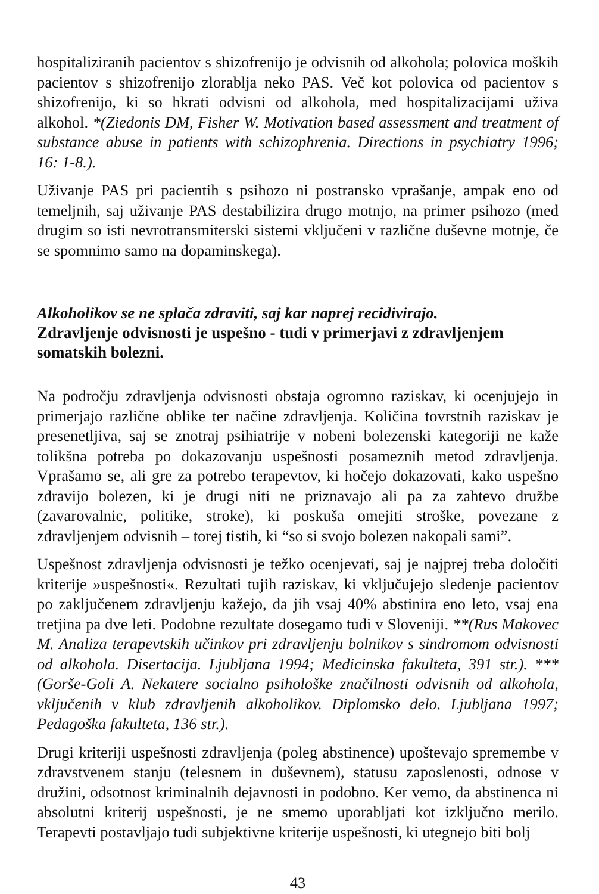hospitaliziranih pacientov s shizofrenijo je odvisnih od alkohola; polovica moških pacientov s shizofrenijo zlorablja neko PAS. Več kot polovica od pacientov s shizofrenijo, ki so hkrati odvisni od alkohola, med hospitalizacijami uživa alkohol. *(Ziedonis DM, Fisher W. Motivation based assessment and treatment of substance abuse in patients with schizophrenia. Directions in psychiatry 1996; 16: 1-8.).
Uživanje PAS pri pacientih s psihozo ni postransko vprašanje, ampak eno od temeljnih, saj uživanje PAS destabilizira drugo motnjo, na primer psihozo (med drugim so isti nevrotransmiterski sistemi vključeni v različne duševne motnje, če se spomnimo samo na dopaminskega).
Alkoholikov se ne splača zdraviti, saj kar naprej recidivirajo.
Zdravljenje odvisnosti je uspešno - tudi v primerjavi z zdravljenjem somatskih bolezni.
Na področju zdravljenja odvisnosti obstaja ogromno raziskav, ki ocenjujejo in primerjajo različne oblike ter načine zdravljenja. Količina tovrstnih raziskav je presenetljiva, saj se znotraj psihiatrije v nobeni bolezenski kategoriji ne kaže tolikšna potreba po dokazovanju uspešnosti posameznih metod zdravljenja. Vprašamo se, ali gre za potrebo terapevtov, ki hočejo dokazovati, kako uspešno zdravijo bolezen, ki je drugi niti ne priznavajo ali pa za zahtevo družbe (zavarovalnic, politike, stroke), ki poskuša omejiti stroške, povezane z zdravljenjem odvisnih – torej tistih, ki “so si svojo bolezen nakopali sami”.
Uspešnost zdravljenja odvisnosti je težko ocenjevati, saj je najprej treba določiti kriterije »uspešnosti«. Rezultati tujih raziskav, ki vključujejo sledenje pacientov po zaključenem zdravljenju kažejo, da jih vsaj 40% abstinira eno leto, vsaj ena tretjina pa dve leti. Podobne rezultate dosegamo tudi v Sloveniji. **(Rus Makovec M. Analiza terapevtskih učinkov pri zdravljenju bolnikov s sindromom odvisnosti od alkohola. Disertacija. Ljubljana 1994; Medicinska fakulteta, 391 str.). ***(Gorše-Goli A. Nekatere socialno psihološke značilnosti odvisnih od alkohola, vključenih v klub zdravljenih alkoholikov. Diplomsko delo. Ljubljana 1997; Pedagoška fakulteta, 136 str.).
Drugi kriteriji uspešnosti zdravljenja (poleg abstinence) upoštevajo spremembe v zdravstvenem stanju (telesnem in duševnem), statusu zaposlenosti, odnose v družini, odsotnost kriminalnih dejavnosti in podobno. Ker vemo, da abstinenca ni absolutni kriterij uspešnosti, je ne smemo uporabljati kot izključno merilo. Terapevti postavljajo tudi subjektivne kriterije uspešnosti, ki utegnejo biti bolj
43